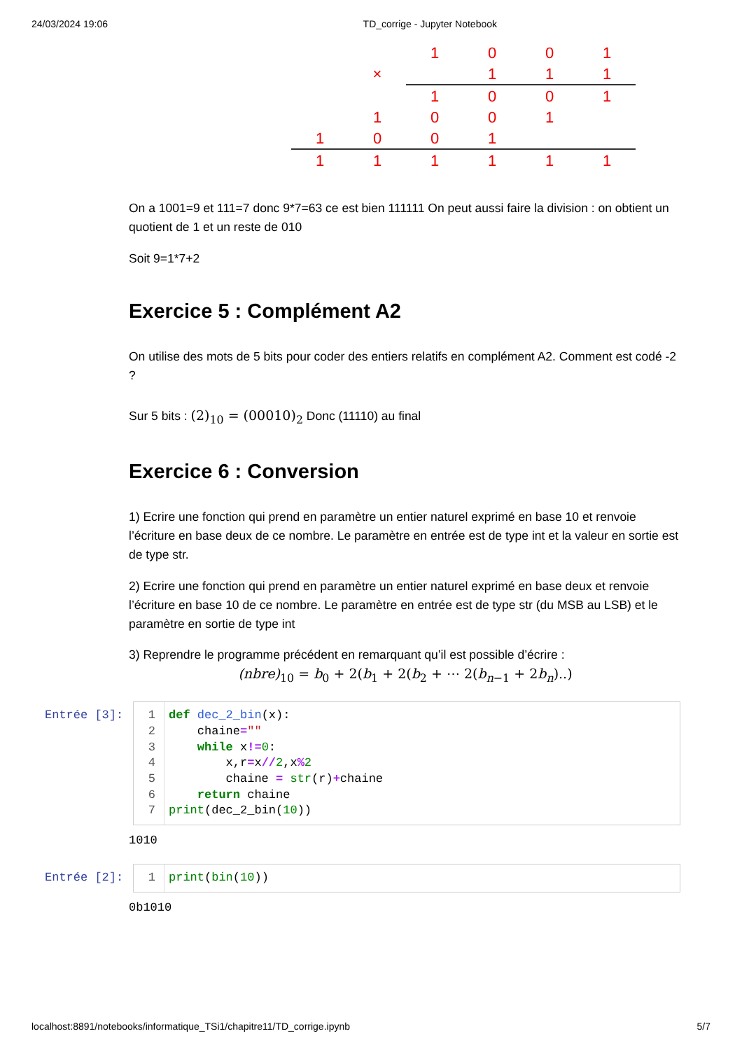24/03/2024 19:06 TD_corrige - Jupyter Notebook
| | | | 1 | 0 | 0 | 1 |
| | | × | | 1 | 1 | 1 |
| | | | 1 | 0 | 0 | 1 |
| | | 1 | 0 | 0 | 1 | |
| | 1 | 0 | 0 | 1 | | |
| | 1 | 1 | 1 | 1 | 1 | 1 |
On a 1001=9 et 111=7 donc 9*7=63 ce est bien 111111 On peut aussi faire la division : on obtient un quotient de 1 et un reste de 010
Soit 9=1*7+2
Exercice 5 : Complément A2
On utilise des mots de 5 bits pour coder des entiers relatifs en complément A2. Comment est codé -2 ?
Sur 5 bits : (2)<sub>10</sub> = (00010)<sub>2</sub> Donc (11110) au final
Exercice 6 : Conversion
1) Ecrire une fonction qui prend en paramètre un entier naturel exprimé en base 10 et renvoie l’écriture en base deux de ce nombre. Le paramètre en entrée est de type int et la valeur en sortie est de type str.
2) Ecrire une fonction qui prend en paramètre un entier naturel exprimé en base deux et renvoie l’écriture en base 10 de ce nombre. Le paramètre en entrée est de type str (du MSB au LSB) et le paramètre en sortie de type int
3) Reprendre le programme précédent en remarquant qu’il est possible d’écrire :
(nbre)<sub>10</sub> = b<sub>0</sub> + 2(b<sub>1</sub> + 2(b<sub>2</sub> + ⋯ 2(b<sub>n−1</sub> + 2b<sub>n</sub>)..)
Entrée [3]:
1
2
3
4
5
6
7
def dec_2_bin(x):
    chaine=""
    while x!=0:
        x,r=x//2,x% 2
        chaine = str(r)+chaine
    return chaine
print(dec_2_bin(10))
1010
Entrée [2]:
1
print(bin(10))
0b1010
localhost:8891/notebooks/informatique_TSi1/chapitre11/TD_corrige.ipynb 5/7